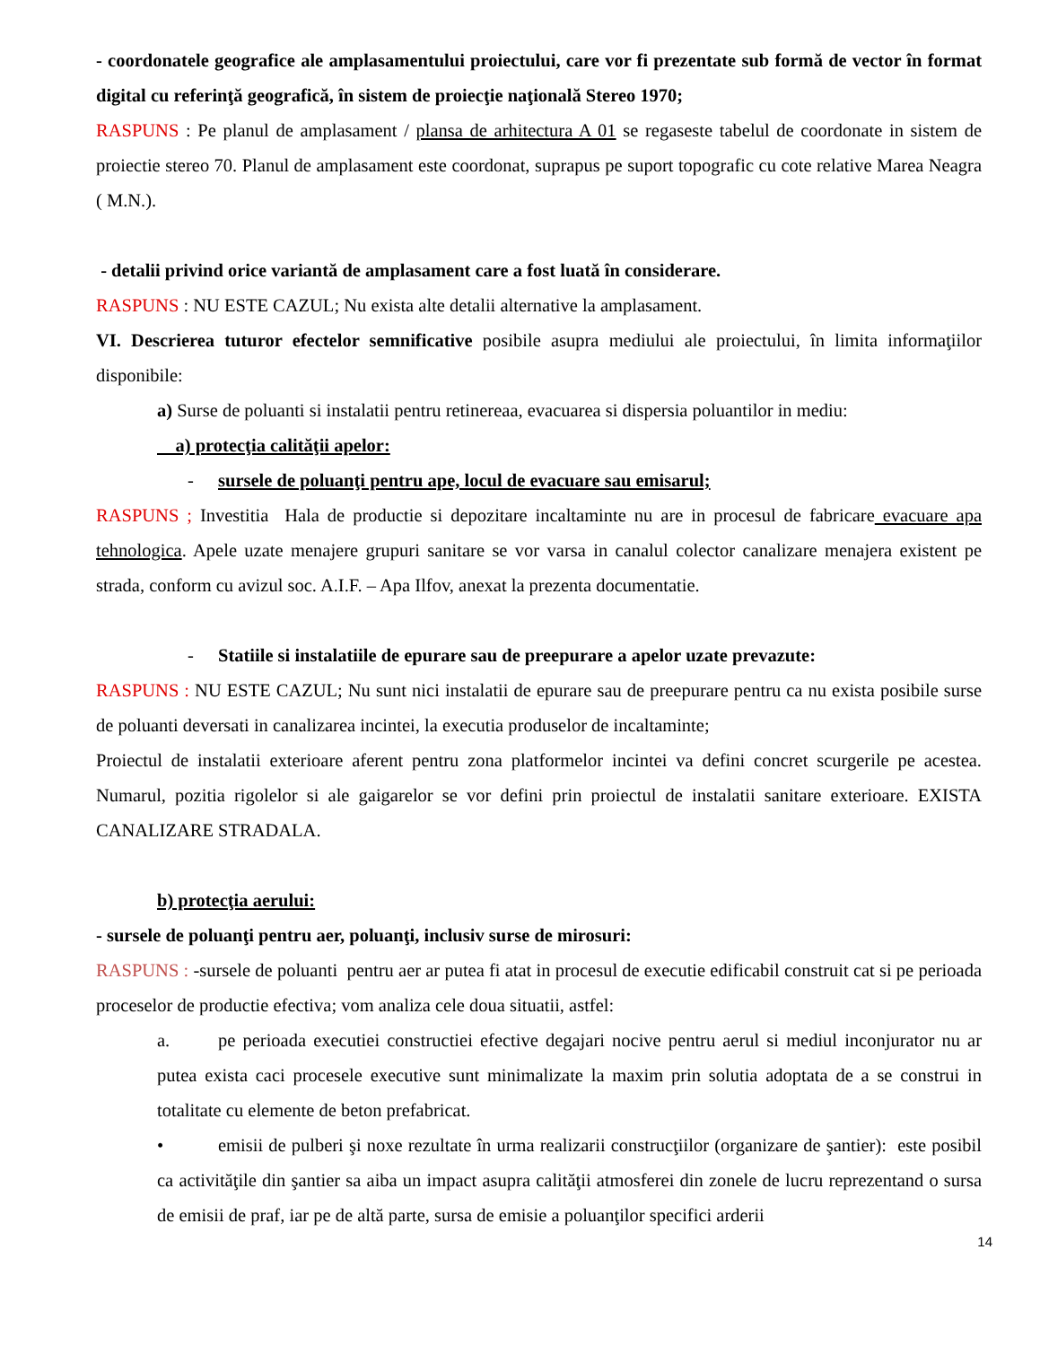- coordonatele geografice ale amplasamentului proiectului, care vor fi prezentate sub formă de vector în format digital cu referinţă geografică, în sistem de proiecţie naţională Stereo 1970;
RASPUNS : Pe planul de amplasament / plansa de arhitectura A 01 se regaseste tabelul de coordonate in sistem de proiectie stereo 70. Planul de amplasament este coordonat, suprapus pe suport topografic cu cote relative Marea Neagra ( M.N.).
- detalii privind orice variantă de amplasament care a fost luată în considerare.
RASPUNS : NU ESTE CAZUL; Nu exista alte detalii alternative la amplasament.
VI. Descrierea tuturor efectelor semnificative posibile asupra mediului ale proiectului, în limita informaţiilor disponibile:
a) Surse de poluanti si instalatii pentru retinereaa, evacuarea si dispersia poluantilor in mediu:
a) protecţia calităţii apelor:
- sursele de poluanţi pentru ape, locul de evacuare sau emisarul;
RASPUNS ; Investitia Hala de productie si depozitare incaltaminte nu are in procesul de fabricare evacuare apa tehnologica. Apele uzate menajere grupuri sanitare se vor varsa in canalul colector canalizare menajera existent pe strada, conform cu avizul soc. A.I.F. – Apa Ilfov, anexat la prezenta documentatie.
- Statiile si instalatiile de epurare sau de preepurare a apelor uzate prevazute:
RASPUNS : NU ESTE CAZUL; Nu sunt nici instalatii de epurare sau de preepurare pentru ca nu exista posibile surse de poluanti deversati in canalizarea incintei, la executia produselor de incaltaminte;
Proiectul de instalatii exterioare aferent pentru zona platformelor incintei va defini concret scurgerile pe acestea. Numarul, pozitia rigolelor si ale gaigarelor se vor defini prin proiectul de instalatii sanitare exterioare. EXISTA CANALIZARE STRADALA.
b) protecţia aerului:
- sursele de poluanţi pentru aer, poluanţi, inclusiv surse de mirosuri:
RASPUNS : -sursele de poluanti pentru aer ar putea fi atat in procesul de executie edificabil construit cat si pe perioada proceselor de productie efectiva; vom analiza cele doua situatii, astfel:
a. pe perioada executiei constructiei efective degajari nocive pentru aerul si mediul inconjurator nu ar putea exista caci procesele executive sunt minimalizate la maxim prin solutia adoptata de a se construi in totalitate cu elemente de beton prefabricat.
• emisii de pulberi şi noxe rezultate în urma realizarii construcţiilor (organizare de şantier): este posibil ca activităţile din şantier sa aiba un impact asupra calităţii atmosferei din zonele de lucru reprezentand o sursa de emisii de praf, iar pe de altă parte, sursa de emisie a poluanţilor specifici arderii
14